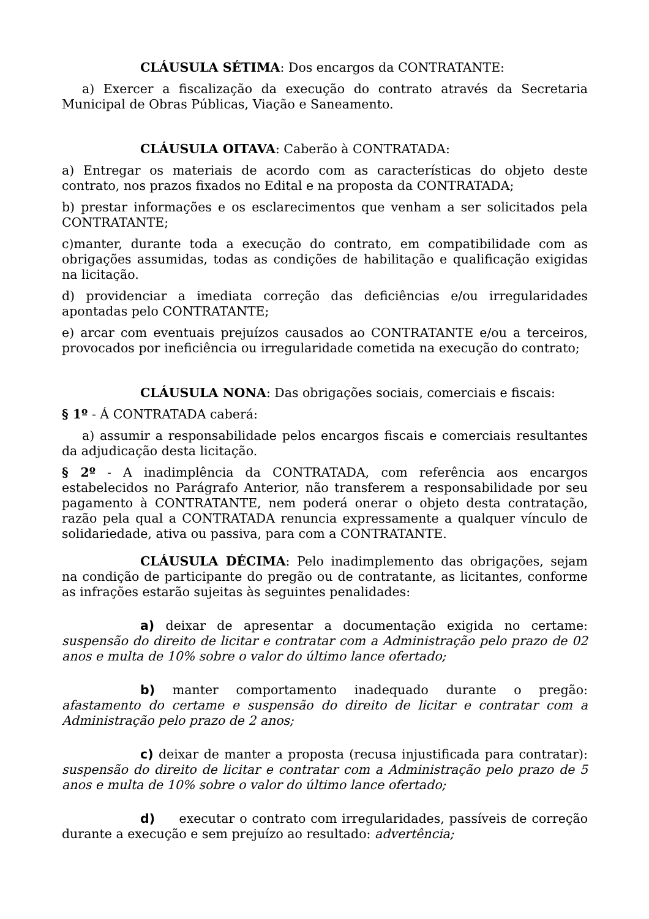CLÁUSULA SÉTIMA: Dos encargos da CONTRATANTE:
a) Exercer a fiscalização da execução do contrato através da Secretaria Municipal de Obras Públicas, Viação e Saneamento.
CLÁUSULA OITAVA: Caberão à CONTRATADA:
a) Entregar os materiais de acordo com as características do objeto deste contrato, nos prazos fixados no Edital e na proposta da CONTRATADA;
b) prestar informações e os esclarecimentos que venham a ser solicitados pela CONTRATANTE;
c)manter, durante toda a execução do contrato, em compatibilidade com as obrigações assumidas, todas as condições de habilitação e qualificação exigidas na licitação.
d) providenciar a imediata correção das deficiências e/ou irregularidades apontadas pelo CONTRATANTE;
e) arcar com eventuais prejuízos causados ao CONTRATANTE e/ou a terceiros, provocados por ineficiência ou irregularidade cometida na execução do contrato;
CLÁUSULA NONA: Das obrigações sociais, comerciais e fiscais:
§ 1º - Á CONTRATADA caberá:
a) assumir a responsabilidade pelos encargos fiscais e comerciais resultantes da adjudicação desta licitação.
§ 2º - A inadimplência da CONTRATADA, com referência aos encargos estabelecidos no Parágrafo Anterior, não transferem a responsabilidade por seu pagamento à CONTRATANTE, nem poderá onerar o objeto desta contratação, razão pela qual a CONTRATADA renuncia expressamente a qualquer vínculo de solidariedade, ativa ou passiva, para com a CONTRATANTE.
CLÁUSULA DÉCIMA: Pelo inadimplemento das obrigações, sejam na condição de participante do pregão ou de contratante, as licitantes, conforme as infrações estarão sujeitas às seguintes penalidades:
a) deixar de apresentar a documentação exigida no certame: suspensão do direito de licitar e contratar com a Administração pelo prazo de 02 anos e multa de 10% sobre o valor do último lance ofertado;
b) manter comportamento inadequado durante o pregão: afastamento do certame e suspensão do direito de licitar e contratar com a Administração pelo prazo de 2 anos;
c) deixar de manter a proposta (recusa injustificada para contratar): suspensão do direito de licitar e contratar com a Administração pelo prazo de 5 anos e multa de 10% sobre o valor do último lance ofertado;
d) executar o contrato com irregularidades, passíveis de correção durante a execução e sem prejuízo ao resultado: advertência;